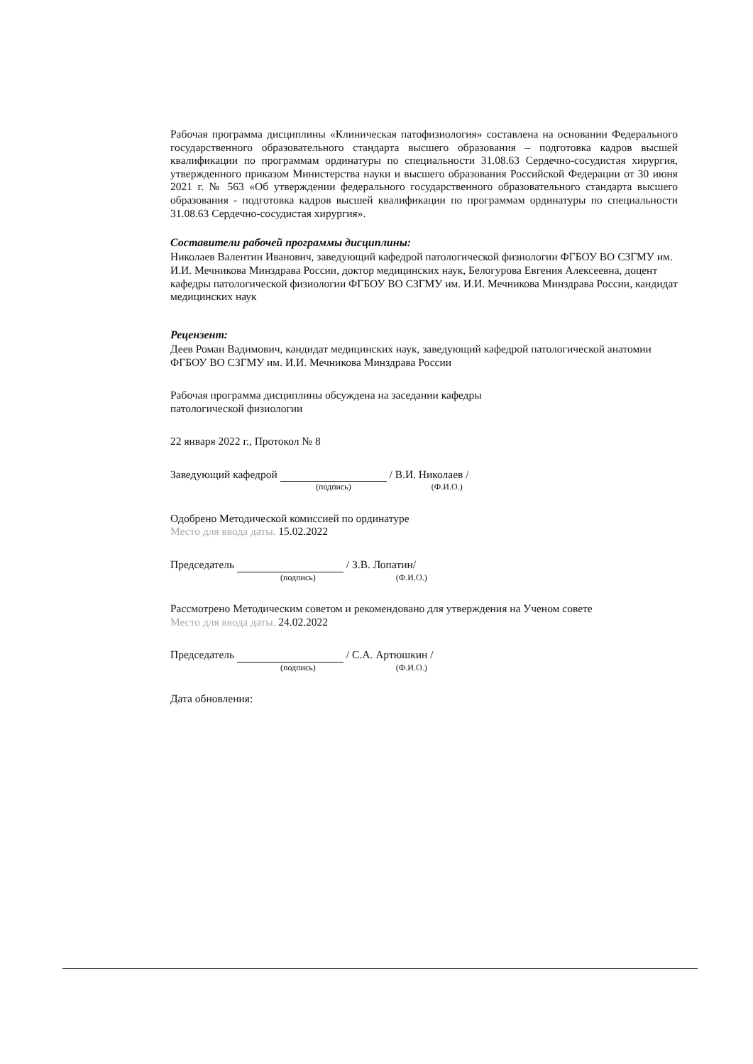Рабочая программа дисциплины «Клиническая патофизиология» составлена на основании Федерального государственного образовательного стандарта высшего образования – подготовка кадров высшей квалификации по программам ординатуры по специальности 31.08.63 Сердечно-сосудистая хирургия, утвержденного приказом Министерства науки и высшего образования Российской Федерации от 30 июня 2021 г. № 563 «Об утверждении федерального государственного образовательного стандарта высшего образования - подготовка кадров высшей квалификации по программам ординатуры по специальности 31.08.63 Сердечно-сосудистая хирургия».
Составители рабочей программы дисциплины:
Николаев Валентин Иванович, заведующий кафедрой патологической физиологии ФГБОУ ВО СЗГМУ им. И.И. Мечникова Минздрава России, доктор медицинских наук, Белогурова Евгения Алексеевна, доцент кафедры патологической физиологии ФГБОУ ВО СЗГМУ им. И.И. Мечникова Минздрава России, кандидат медицинских наук
Рецензент:
Деев Роман Вадимович, кандидат медицинских наук, заведующий кафедрой патологической анатомии ФГБОУ ВО СЗГМУ им. И.И. Мечникова Минздрава России
Рабочая программа дисциплины обсуждена на заседании кафедры
патологической физиологии
22 января 2022 г., Протокол № 8
Заведующий кафедрой / В.И. Николаев /
(подпись) (Ф.И.О.)
Одобрено Методической комиссией по ординатуре
Место для ввода даты. 15.02.2022
Председатель / З.В. Лопатин/
(подпись) (Ф.И.О.)
Рассмотрено Методическим советом и рекомендовано для утверждения на Ученом совете
Место для ввода даты. 24.02.2022
Председатель / С.А. Артюшкин /
(подпись) (Ф.И.О.)
Дата обновления: